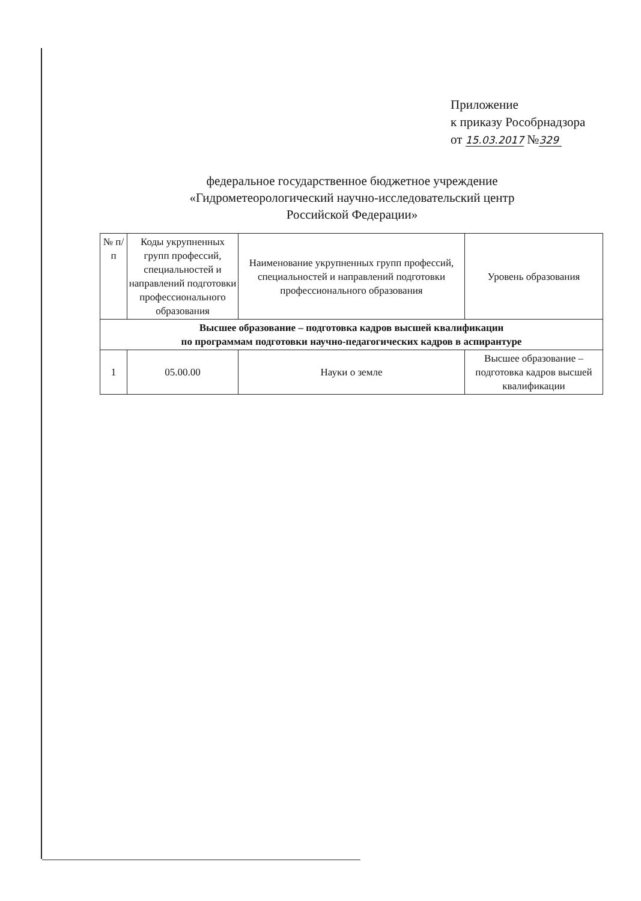Приложение
к приказу Рособрнадзора
от 15.03.2017 №329
федеральное государственное бюджетное учреждение
«Гидрометеорологический научно-исследовательский центр
Российской Федерации»
| № п/п | Коды укрупненных групп профессий, специальностей и направлений подготовки профессионального образования | Наименование укрупненных групп профессий, специальностей и направлений подготовки профессионального образования | Уровень образования |
| --- | --- | --- | --- |
| Высшее образование – подготовка кадров высшей квалификации по программам подготовки научно-педагогических кадров в аспирантуре | | | |
| 1 | 05.00.00 | Науки о земле | Высшее образование – подготовка кадров высшей квалификации |